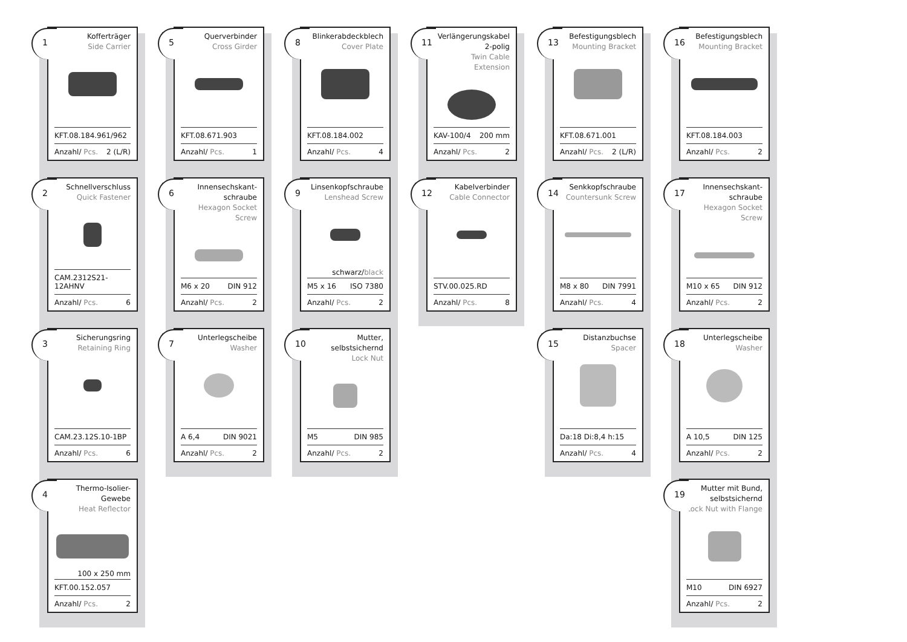1
Kofferträger
Side Carrier
KFT.08.184.961/962
Anzahl/ Pcs. 2 (L/R)
2
Schnellverschluss
Quick Fastener
CAM.2312S21-12AHNV
Anzahl/ Pcs. 6
3
Sicherungsring
Retaining Ring
CAM.23.12S.10-1BP
Anzahl/ Pcs. 6
4
Thermo-Isolier-Gewebe
Heat Reflector
100 x 250 mm
KFT.00.152.057
Anzahl/ Pcs. 2
5
Querverbinder
Cross Girder
KFT.08.671.903
Anzahl/ Pcs. 1
6
Innensechskant-
schraube
Hexagon Socket Screw
M6 x 20 DIN 912
Anzahl/ Pcs. 2
7
Unterlegscheibe
Washer
A 6,4 DIN 9021
Anzahl/ Pcs. 2
8
Blinkerabdeckblech
Cover Plate
KFT.08.184.002
Anzahl/ Pcs. 4
9
Linsenkopfschraube
Lenshead Screw
schwarz/black
M5 x 16 ISO 7380
Anzahl/ Pcs. 2
10
Mutter, selbstsichernd
Lock Nut
M5 DIN 985
Anzahl/ Pcs. 2
11
Verlängerungskabel
2-polig
Twin Cable Extension
KAV-100/4 200 mm
Anzahl/ Pcs. 2
12
Kabelverbinder
Cable Connector
STV.00.025.RD
Anzahl/ Pcs. 8
13
Befestigungsblech
Mounting Bracket
KFT.08.671.001
Anzahl/ Pcs. 2 (L/R)
14
Senkkopfschraube
Countersunk Screw
M8 x 80 DIN 7991
Anzahl/ Pcs. 4
15
Distanzbuchse
Spacer
Da:18 Di:8,4 h:15
Anzahl/ Pcs. 4
16
Befestigungsblech
Mounting Bracket
KFT.08.184.003
Anzahl/ Pcs. 2
17
Innensechskant-
schraube
Hexagon Socket Screw
M10 x 65 DIN 912
Anzahl/ Pcs. 2
18
Unterlegscheibe
Washer
A 10,5 DIN 125
Anzahl/ Pcs. 2
19
Mutter mit Bund,
selbstsichernd
Lock Nut with Flange
M10 DIN 6927
Anzahl/ Pcs. 2